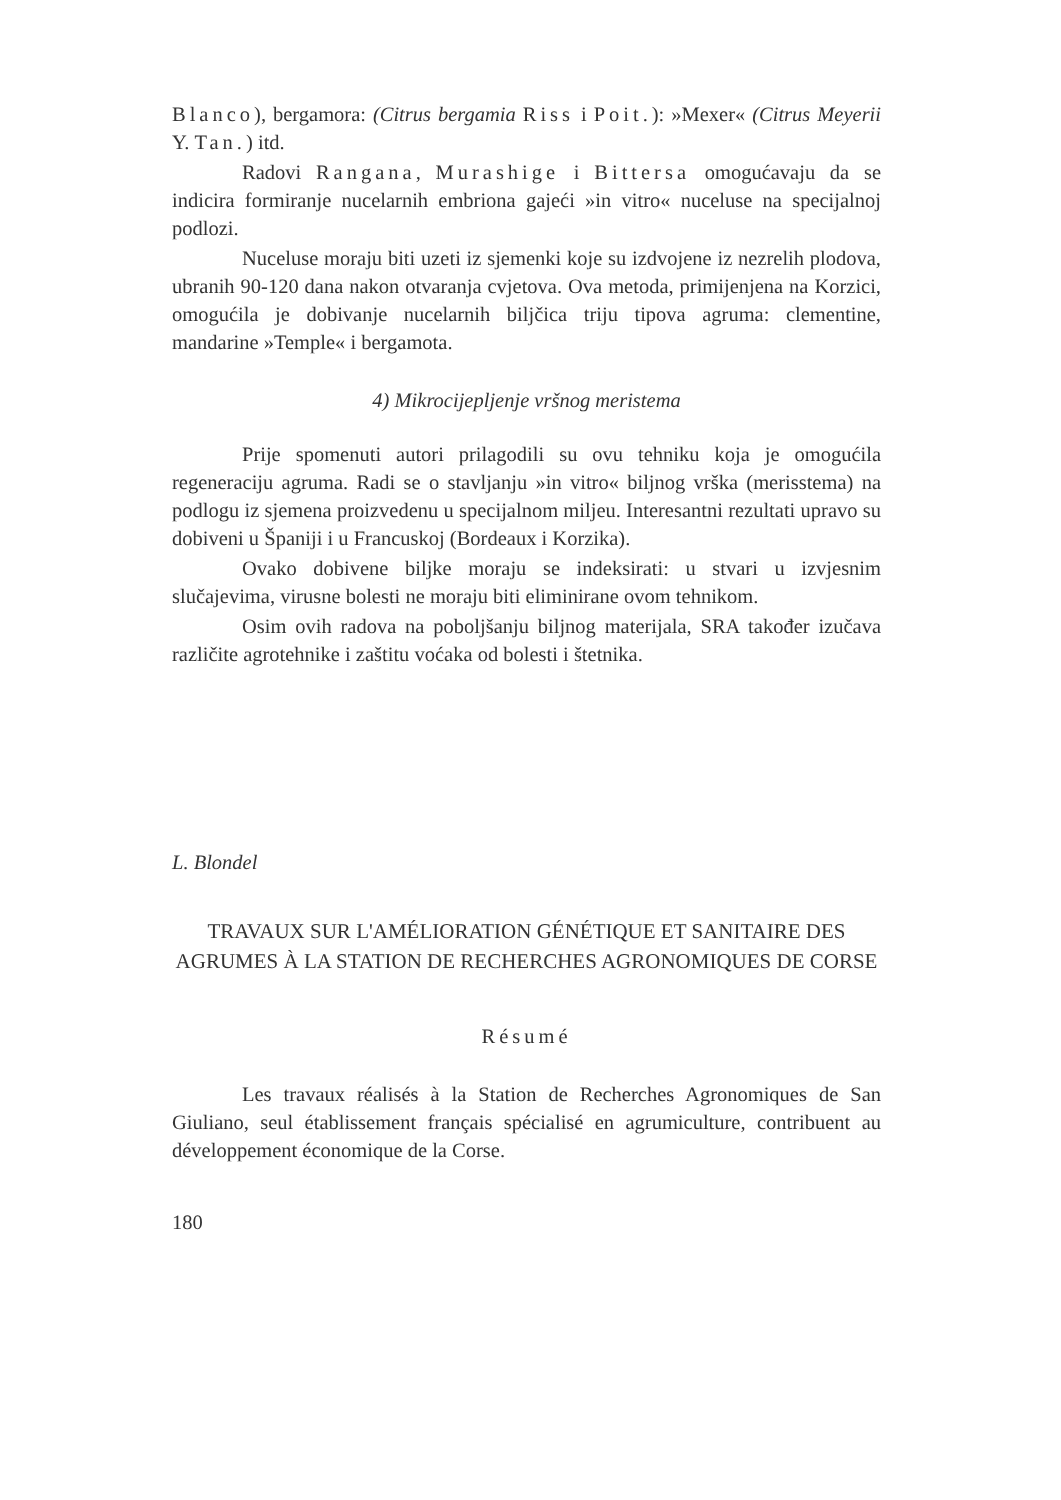Blanco), bergamora: (Citrus bergamia Riss i Poit.): »Mexer« (Citrus Meyerii Y. Tan.) itd.
Radovi Rangana, Murashige i Bittersa omogućavaju da se indicira formiranje nucelarnih embriona gajeći »in vitro« nuceluse na specijalnoj podlozi.
Nuceluse moraju biti uzeti iz sjemenki koje su izdvojene iz nezrelih plodova, ubranih 90-120 dana nakon otvaranja cvjetova. Ova metoda, primijenjena na Korzici, omogućila je dobivanje nucelarnih biljčica triju tipova agruma: clementine, mandarine »Temple« i bergamota.
4) Mikrocijepljenje vršnog meristema
Prije spomenuti autori prilagodili su ovu tehniku koja je omogućila regeneraciju agruma. Radi se o stavljanju »in vitro« biljnog vrška (merisstema) na podlogu iz sjemena proizvedenu u specijalnom miljeu. Interesantni rezultati upravo su dobiveni u Španiji i u Francuskoj (Bordeaux i Korzika).
Ovako dobivene biljke moraju se indeksirati: u stvari u izvjesnim slučajevima, virusne bolesti ne moraju biti eliminirane ovom tehnikom.
Osim ovih radova na poboljšanju biljnog materijala, SRA također izučava različite agrotehnike i zaštitu voćaka od bolesti i štetnika.
L. Blondel
TRAVAUX SUR L'AMÉLIORATION GÉNÉTIQUE ET SANITAIRE DES AGRUMES À LA STATION DE RECHERCHES AGRONOMIQUES DE CORSE
Résumé
Les travaux réalisés à la Station de Recherches Agronomiques de San Giuliano, seul établissement français spécialisé en agrumiculture, contribuent au développement économique de la Corse.
180